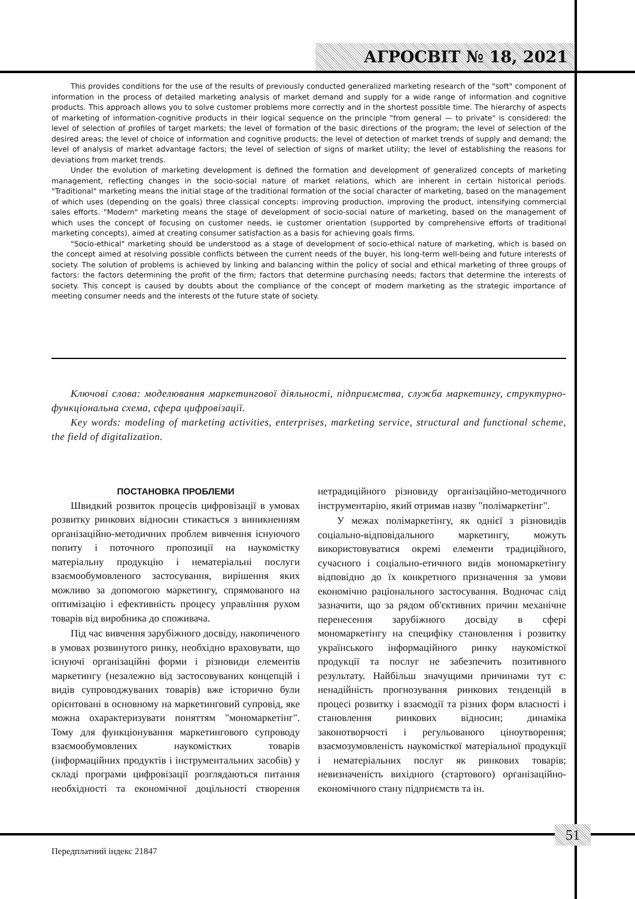АГРОСВІТ № 18, 2021
This provides conditions for the use of the results of previously conducted generalized marketing research of the "soft" component of information in the process of detailed marketing analysis of market demand and supply for a wide range of information and cognitive products. This approach allows you to solve customer problems more correctly and in the shortest possible time. The hierarchy of aspects of marketing of information-cognitive products in their logical sequence on the principle "from general — to private" is considered: the level of selection of profiles of target markets; the level of formation of the basic directions of the program; the level of selection of the desired areas; the level of choice of information and cognitive products; the level of detection of market trends of supply and demand; the level of analysis of market advantage factors; the level of selection of signs of market utility; the level of establishing the reasons for deviations from market trends.
Under the evolution of marketing development is defined the formation and development of generalized concepts of marketing management, reflecting changes in the socio-social nature of market relations, which are inherent in certain historical periods. "Traditional" marketing means the initial stage of the traditional formation of the social character of marketing, based on the management of which uses (depending on the goals) three classical concepts: improving production, improving the product, intensifying commercial sales efforts. "Modern" marketing means the stage of development of socio-social nature of marketing, based on the management of which uses the concept of focusing on customer needs, ie customer orientation (supported by comprehensive efforts of traditional marketing concepts), aimed at creating consumer satisfaction as a basis for achieving goals firms.
"Socio-ethical" marketing should be understood as a stage of development of socio-ethical nature of marketing, which is based on the concept aimed at resolving possible conflicts between the current needs of the buyer, his long-term well-being and future interests of society. The solution of problems is achieved by linking and balancing within the policy of social and ethical marketing of three groups of factors: the factors determining the profit of the firm; factors that determine purchasing needs; factors that determine the interests of society. This concept is caused by doubts about the compliance of the concept of modern marketing as the strategic importance of meeting consumer needs and the interests of the future state of society.
Ключові слова: моделювання маркетингової діяльності, підприємства, служба маркетингу, структурно-функціональна схема, сфера цифровізації.
Key words: modeling of marketing activities, enterprises, marketing service, structural and functional scheme, the field of digitalization.
ПОСТАНОВКА ПРОБЛЕМИ
Швидкий розвиток процесів цифровізації в умовах розвитку ринкових відносин стикається з виникненням організаційно-методичних проблем вивчення існуючого попиту і поточного пропозиції на наукомістку матеріальну продукцію і нематеріальні послуги взаємообумовленого застосування, вирішення яких можливо за допомогою маркетингу, спрямованого на оптимізацію і ефективність процесу управління рухом товарів від виробника до споживача.
Під час вивчення зарубіжного досвіду, накопиченого в умовах розвинутого ринку, необхідно враховувати, що існуючі організаційні форми і різновиди елементів маркетингу (незалежно від застосовуваних концепцій і видів супроводжуваних товарів) вже історично були орієнтовані в основному на маркетинговий супровід, яке можна охарактеризувати поняттям "мономаркетінг". Тому для функціонування маркетингового супроводу взаємообумовлених наукомістких товарів (інформаційних продуктів і інструментальних засобів) у складі програми цифровізації розглядаються питання необхідності та економічної доцільності створення нетрадиційного різновиду організаційно-методичного інструментарію, який отримав назву "полімаркетінг".
У межах полімаркетінгу, як однієї з різновидів соціально-відповідального маркетингу, можуть використовуватися окремі елементи традиційного, сучасного і соціально-етичного видів мономаркетінгу відповідно до їх конкретного призначення за умови економічно раціонального застосування. Водночас слід зазначити, що за рядом об'єктивних причин механічне перенесення зарубіжного досвіду в сфері мономаркетінгу на специфіку становлення і розвитку українського інформаційного ринку наукомісткої продукції та послуг не забезпечить позитивного результату. Найбільш значущими причинами тут є: ненадійність прогнозування ринкових тенденцій в процесі розвитку і взаємодії та різних форм власності і становлення ринкових відносин; динаміка законотворчості і регульованого ціноутворення; взаємозумовленість наукомісткої матеріальної продукції і нематеріальних послуг як ринкових товарів; невизначеність вихідного (стартового) організаційно-економічного стану підприємств та ін.
51
Передплатний індекс 21847